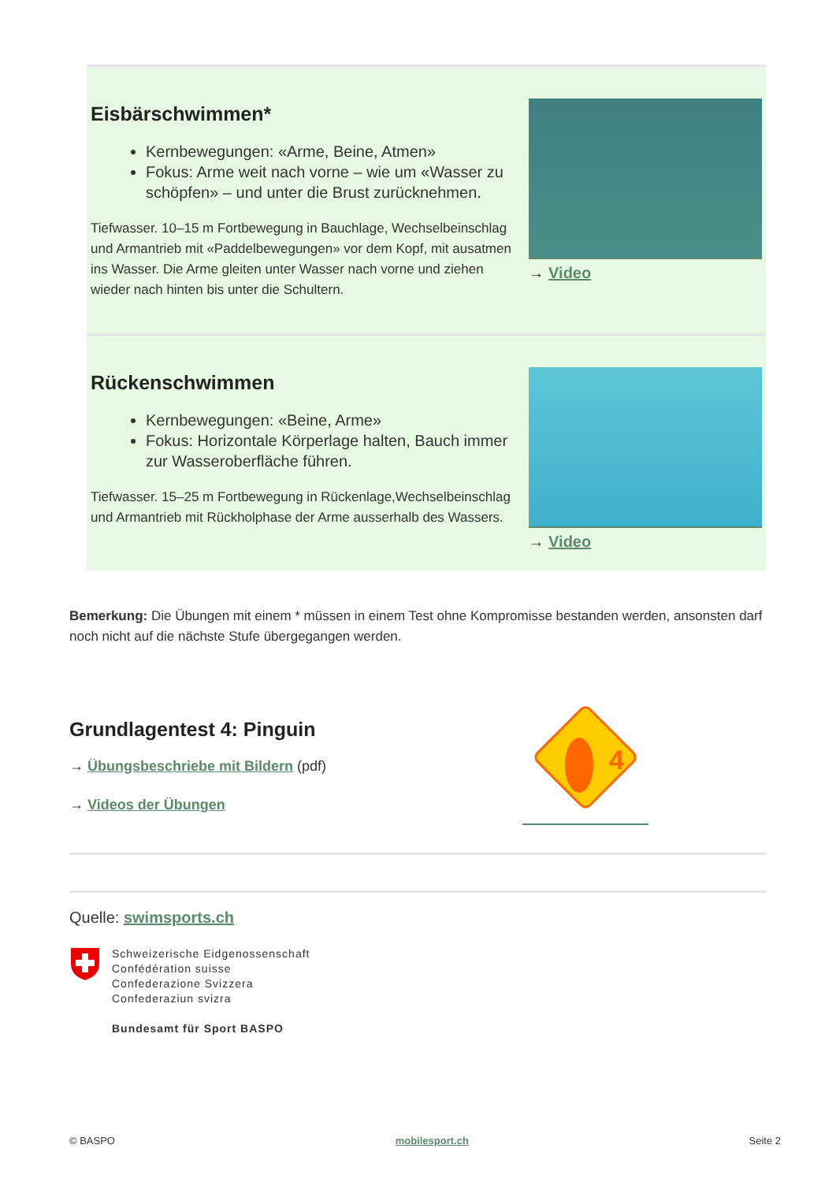Eisbärschwimmen*
Kernbewegungen: «Arme, Beine, Atmen»
Fokus: Arme weit nach vorne – wie um «Wasser zu schöpfen» – und unter die Brust zurücknehmen.
Tiefwasser. 10–15 m Fortbewegung in Bauchlage, Wechselbeinschlag und Armantrieb mit «Paddelbewegungen» vor dem Kopf, mit ausatmen ins Wasser. Die Arme gleiten unter Wasser nach vorne und ziehen wieder nach hinten bis unter die Schultern.
→ Video
Rückenschwimmen
Kernbewegungen: «Beine, Arme»
Fokus: Horizontale Körperlage halten, Bauch immer zur Wasseroberfläche führen.
Tiefwasser. 15–25 m Fortbewegung in Rückenlage,Wechselbeinschlag und Armantrieb mit Rückholphase der Arme ausserhalb des Wassers.
→ Video
Bemerkung: Die Übungen mit einem * müssen in einem Test ohne Kompromisse bestanden werden, ansonsten darf noch nicht auf die nächste Stufe übergegangen werden.
Grundlagentest 4: Pinguin
→ Übungsbeschriebe mit Bildern (pdf)
→ Videos der Übungen
4
Quelle: swimsports.ch
Schweizerische Eidgenossenschaft
Confédération suisse
Confederazione Svizzera
Confederaziun svizra
Bundesamt für Sport BASPO
© BASPO mobilesport.ch Seite 2